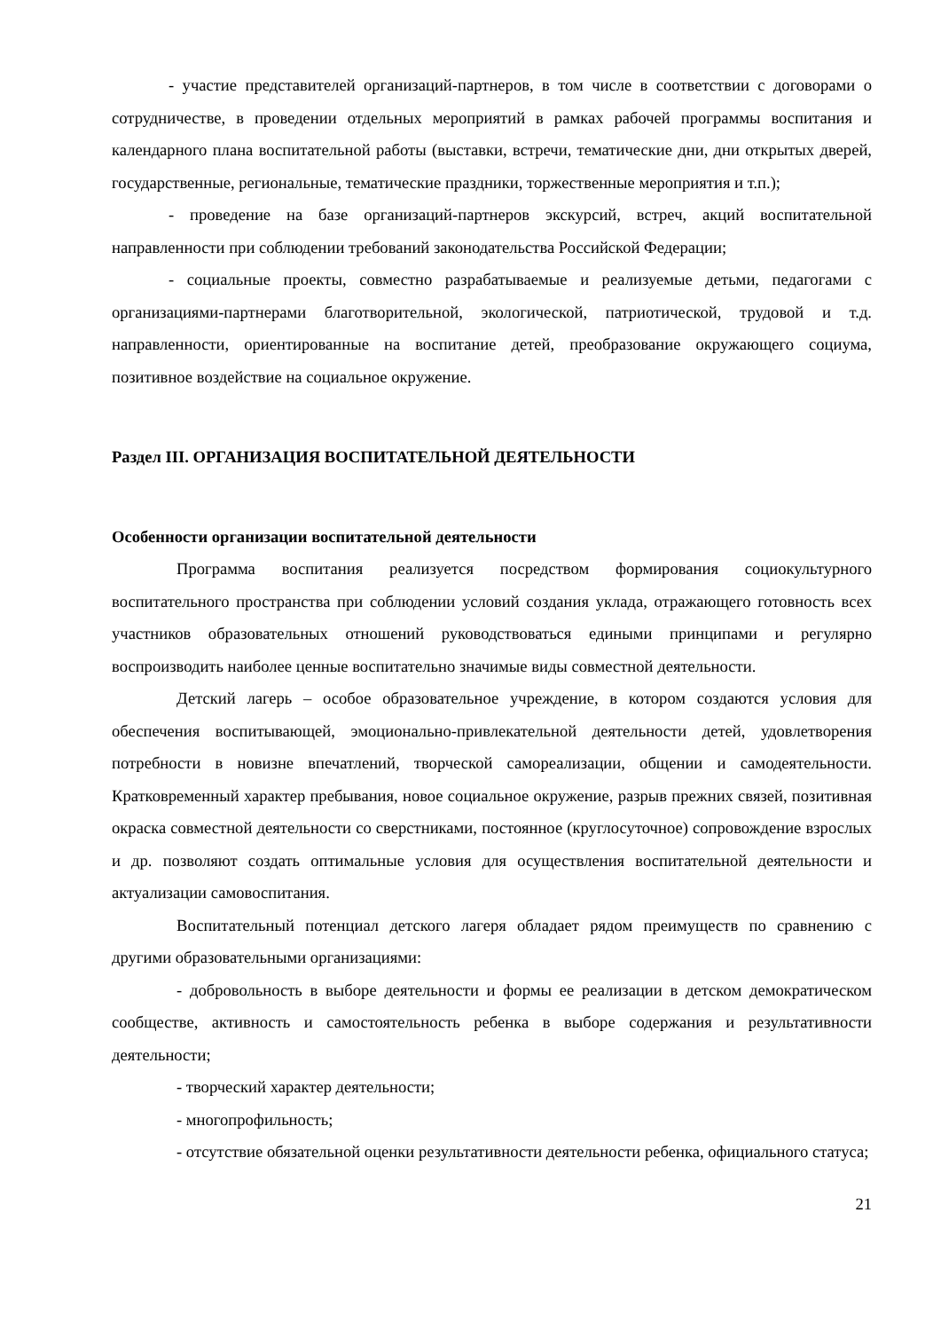- участие представителей организаций-партнеров, в том числе в соответствии с договорами о сотрудничестве, в проведении отдельных мероприятий в рамках рабочей программы воспитания и календарного плана воспитательной работы (выставки, встречи, тематические дни, дни открытых дверей, государственные, региональные, тематические праздники, торжественные мероприятия и т.п.);
- проведение на базе организаций-партнеров экскурсий, встреч, акций воспитательной направленности при соблюдении требований законодательства Российской Федерации;
- социальные проекты, совместно разрабатываемые и реализуемые детьми, педагогами с организациями-партнерами благотворительной, экологической, патриотической, трудовой и т.д. направленности, ориентированные на воспитание детей, преобразование окружающего социума, позитивное воздействие на социальное окружение.
Раздел III. ОРГАНИЗАЦИЯ ВОСПИТАТЕЛЬНОЙ ДЕЯТЕЛЬНОСТИ
Особенности организации воспитательной деятельности
Программа воспитания реализуется посредством формирования социокультурного воспитательного пространства при соблюдении условий создания уклада, отражающего готовность всех участников образовательных отношений руководствоваться едиными принципами и регулярно воспроизводить наиболее ценные воспитательно значимые виды совместной деятельности.
Детский лагерь – особое образовательное учреждение, в котором создаются условия для обеспечения воспитывающей, эмоционально-привлекательной деятельности детей, удовлетворения потребности в новизне впечатлений, творческой самореализации, общении и самодеятельности. Кратковременный характер пребывания, новое социальное окружение, разрыв прежних связей, позитивная окраска совместной деятельности со сверстниками, постоянное (круглосуточное) сопровождение взрослых и др. позволяют создать оптимальные условия для осуществления воспитательной деятельности и актуализации самовоспитания.
Воспитательный потенциал детского лагеря обладает рядом преимуществ по сравнению с другими образовательными организациями:
- добровольность в выборе деятельности и формы ее реализации в детском демократическом сообществе, активность и самостоятельность ребенка в выборе содержания и результативности деятельности;
- творческий характер деятельности;
- многопрофильность;
- отсутствие обязательной оценки результативности деятельности ребенка, официального статуса;
21